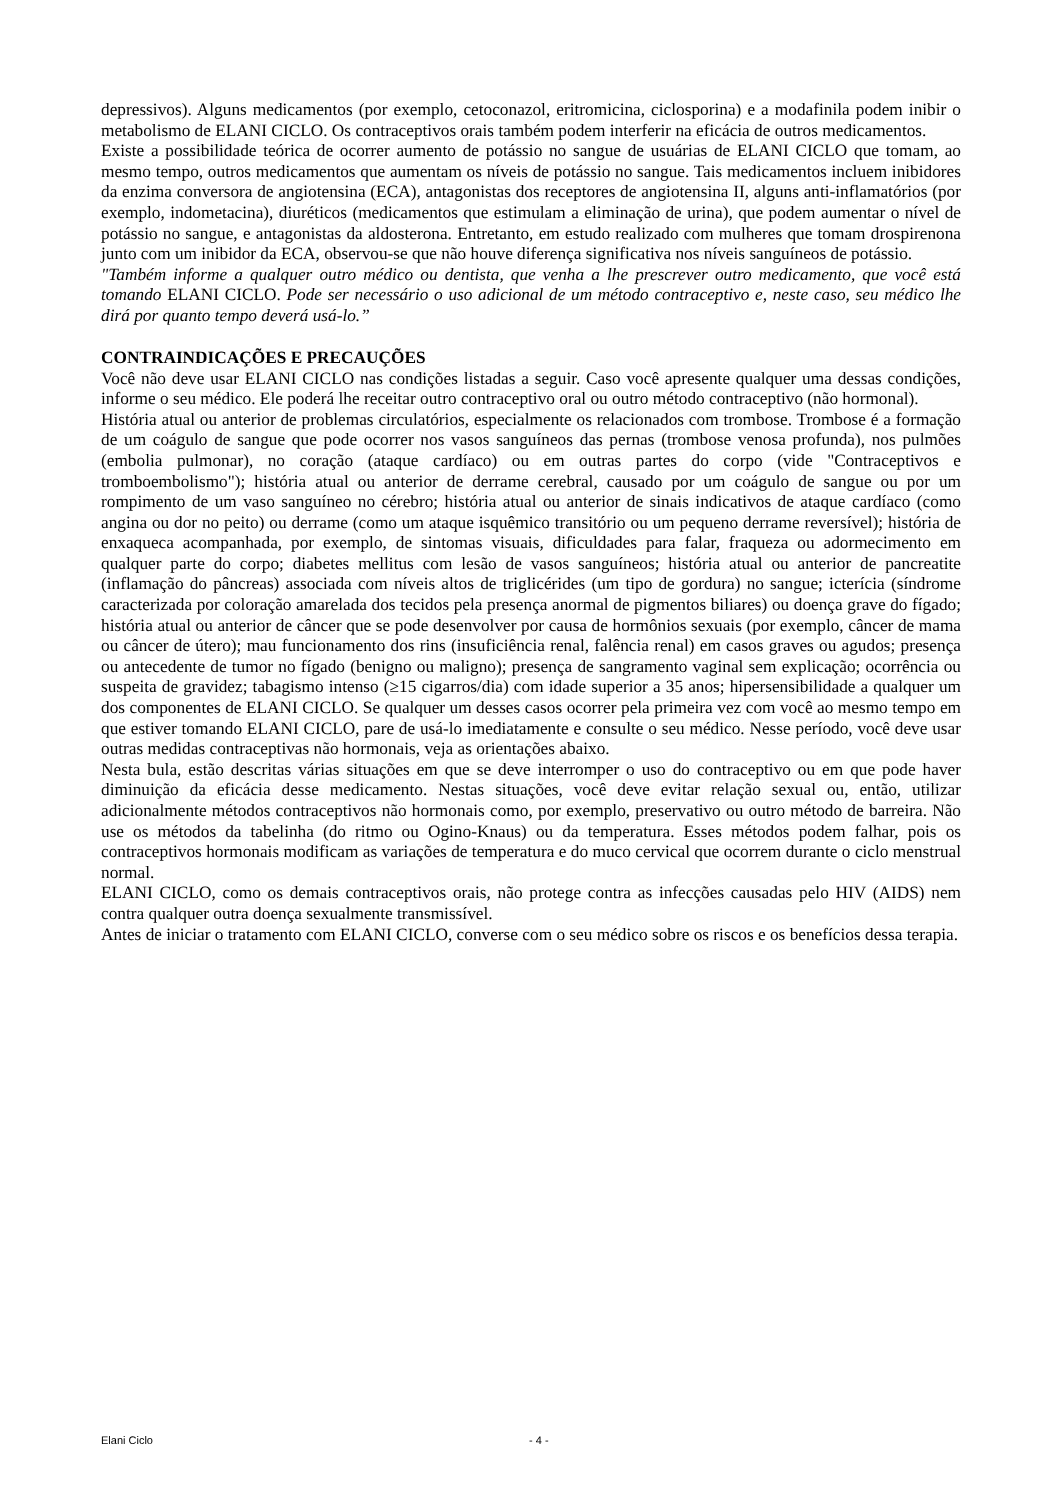depressivos). Alguns medicamentos (por exemplo, cetoconazol, eritromicina, ciclosporina) e a modafinila podem inibir o metabolismo de ELANI CICLO. Os contraceptivos orais também podem interferir na eficácia de outros medicamentos.
Existe a possibilidade teórica de ocorrer aumento de potássio no sangue de usuárias de ELANI CICLO que tomam, ao mesmo tempo, outros medicamentos que aumentam os níveis de potássio no sangue. Tais medicamentos incluem inibidores da enzima conversora de angiotensina (ECA), antagonistas dos receptores de angiotensina II, alguns anti-inflamatórios (por exemplo, indometacina), diuréticos (medicamentos que estimulam a eliminação de urina), que podem aumentar o nível de potássio no sangue, e antagonistas da aldosterona. Entretanto, em estudo realizado com mulheres que tomam drospirenona junto com um inibidor da ECA, observou-se que não houve diferença significativa nos níveis sanguíneos de potássio.
"Também informe a qualquer outro médico ou dentista, que venha a lhe prescrever outro medicamento, que você está tomando ELANI CICLO. Pode ser necessário o uso adicional de um método contraceptivo e, neste caso, seu médico lhe dirá por quanto tempo deverá usá-lo.”
CONTRAINDICAÇÕES E PRECAUÇÕES
Você não deve usar ELANI CICLO nas condições listadas a seguir. Caso você apresente qualquer uma dessas condições, informe o seu médico. Ele poderá lhe receitar outro contraceptivo oral ou outro método contraceptivo (não hormonal).
História atual ou anterior de problemas circulatórios, especialmente os relacionados com trombose. Trombose é a formação de um coágulo de sangue que pode ocorrer nos vasos sanguíneos das pernas (trombose venosa profunda), nos pulmões (embolia pulmonar), no coração (ataque cardíaco) ou em outras partes do corpo (vide "Contraceptivos e tromboembolismo"); história atual ou anterior de derrame cerebral, causado por um coágulo de sangue ou por um rompimento de um vaso sanguíneo no cérebro; história atual ou anterior de sinais indicativos de ataque cardíaco (como angina ou dor no peito) ou derrame (como um ataque isquêmico transitório ou um pequeno derrame reversível); história de enxaqueca acompanhada, por exemplo, de sintomas visuais, dificuldades para falar, fraqueza ou adormecimento em qualquer parte do corpo; diabetes mellitus com lesão de vasos sanguíneos; história atual ou anterior de pancreatite (inflamação do pâncreas) associada com níveis altos de triglicérides (um tipo de gordura) no sangue; icterícia (síndrome caracterizada por coloração amarelada dos tecidos pela presença anormal de pigmentos biliares) ou doença grave do fígado; história atual ou anterior de câncer que se pode desenvolver por causa de hormônios sexuais (por exemplo, câncer de mama ou câncer de útero); mau funcionamento dos rins (insuficiência renal, falência renal) em casos graves ou agudos; presença ou antecedente de tumor no fígado (benigno ou maligno); presença de sangramento vaginal sem explicação; ocorrência ou suspeita de gravidez; tabagismo intenso (≥15 cigarros/dia) com idade superior a 35 anos; hipersensibilidade a qualquer um dos componentes de ELANI CICLO. Se qualquer um desses casos ocorrer pela primeira vez com você ao mesmo tempo em que estiver tomando ELANI CICLO, pare de usá-lo imediatamente e consulte o seu médico. Nesse período, você deve usar outras medidas contraceptivas não hormonais, veja as orientações abaixo.
Nesta bula, estão descritas várias situações em que se deve interromper o uso do contraceptivo ou em que pode haver diminuição da eficácia desse medicamento. Nestas situações, você deve evitar relação sexual ou, então, utilizar adicionalmente métodos contraceptivos não hormonais como, por exemplo, preservativo ou outro método de barreira. Não use os métodos da tabelinha (do ritmo ou Ogino-Knaus) ou da temperatura. Esses métodos podem falhar, pois os contraceptivos hormonais modificam as variações de temperatura e do muco cervical que ocorrem durante o ciclo menstrual normal.
ELANI CICLO, como os demais contraceptivos orais, não protege contra as infecções causadas pelo HIV (AIDS) nem contra qualquer outra doença sexualmente transmissível.
Antes de iniciar o tratamento com ELANI CICLO, converse com o seu médico sobre os riscos e os benefícios dessa terapia.
Elani Ciclo - 4 -